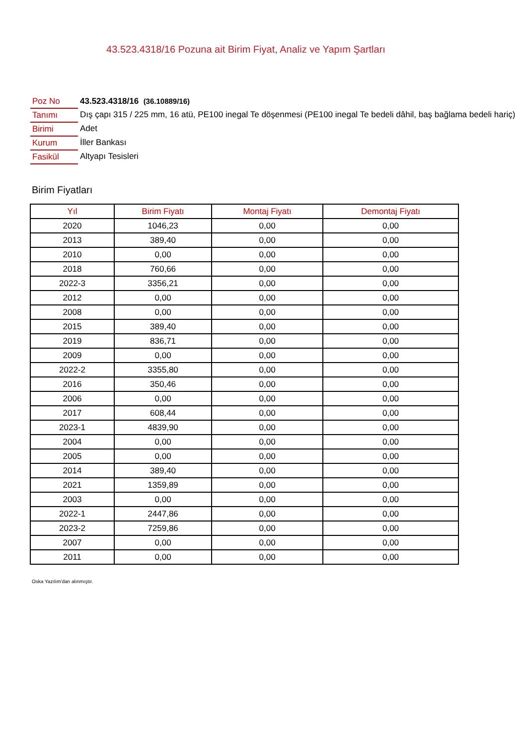43.523.4318/16 Pozuna ait Birim Fiyat, Analiz ve Yapım Şartları
| Poz No | 43.523.4318/16 (36.10889/16) |
| Tanımı | Dış çapı 315 / 225 mm, 16 atü, PE100 inegal Te döşenmesi (PE100 inegal Te bedeli dâhil, baş bağlama bedeli hariç) |
| Birimi | Adet |
| Kurum | İller Bankası |
| Fasikül | Altyapı Tesisleri |
Birim Fiyatları
| Yıl | Birim Fiyatı | Montaj Fiyatı | Demontaj Fiyatı |
| --- | --- | --- | --- |
| 2020 | 1046,23 | 0,00 | 0,00 |
| 2013 | 389,40 | 0,00 | 0,00 |
| 2010 | 0,00 | 0,00 | 0,00 |
| 2018 | 760,66 | 0,00 | 0,00 |
| 2022-3 | 3356,21 | 0,00 | 0,00 |
| 2012 | 0,00 | 0,00 | 0,00 |
| 2008 | 0,00 | 0,00 | 0,00 |
| 2015 | 389,40 | 0,00 | 0,00 |
| 2019 | 836,71 | 0,00 | 0,00 |
| 2009 | 0,00 | 0,00 | 0,00 |
| 2022-2 | 3355,80 | 0,00 | 0,00 |
| 2016 | 350,46 | 0,00 | 0,00 |
| 2006 | 0,00 | 0,00 | 0,00 |
| 2017 | 608,44 | 0,00 | 0,00 |
| 2023-1 | 4839,90 | 0,00 | 0,00 |
| 2004 | 0,00 | 0,00 | 0,00 |
| 2005 | 0,00 | 0,00 | 0,00 |
| 2014 | 389,40 | 0,00 | 0,00 |
| 2021 | 1359,89 | 0,00 | 0,00 |
| 2003 | 0,00 | 0,00 | 0,00 |
| 2022-1 | 2447,86 | 0,00 | 0,00 |
| 2023-2 | 7259,86 | 0,00 | 0,00 |
| 2007 | 0,00 | 0,00 | 0,00 |
| 2011 | 0,00 | 0,00 | 0,00 |
Oska Yazılım'dan alınmıştır.